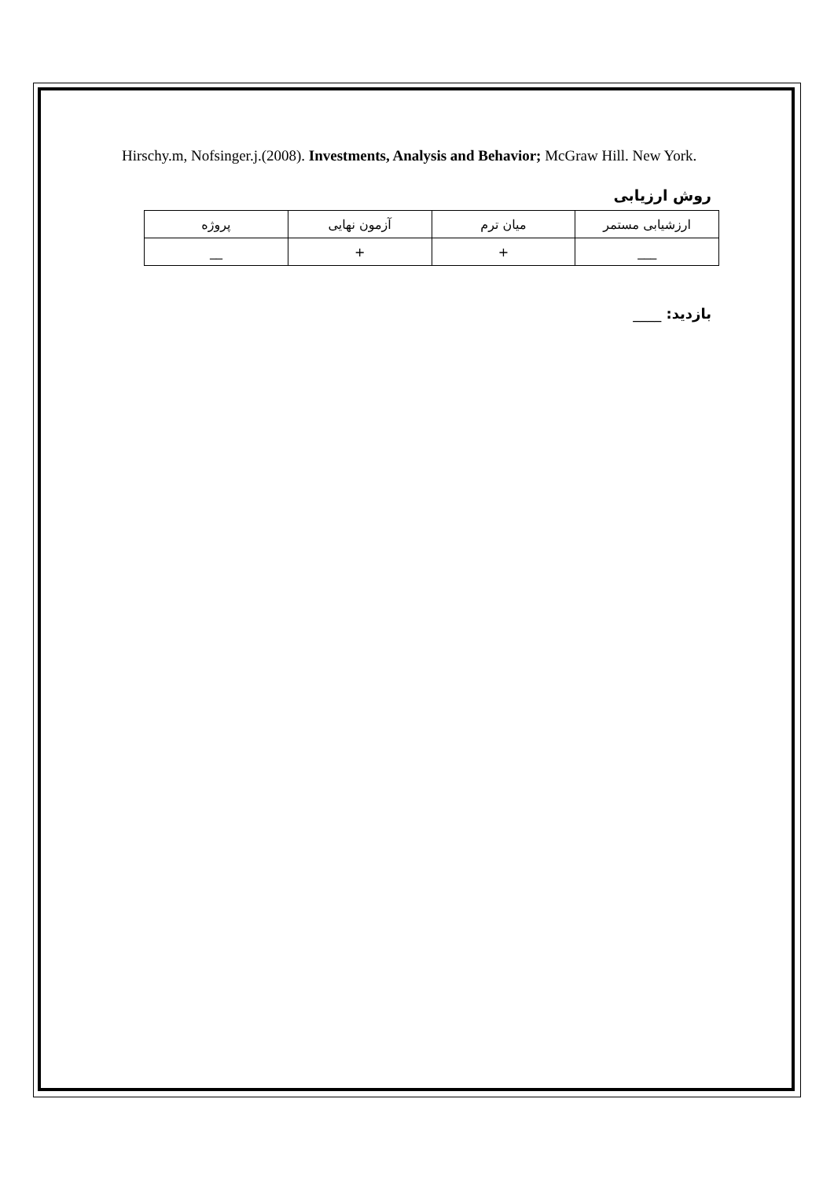Hirschy.m, Nofsinger.j.(2008). Investments, Analysis and Behavior; McGraw Hill. New York.
روش ارزیابی
| ارزشیابی مستمر | میان ترم | آزمون نهایی | پروژه |
| ___ | + | + | __ |
بازدید: ____